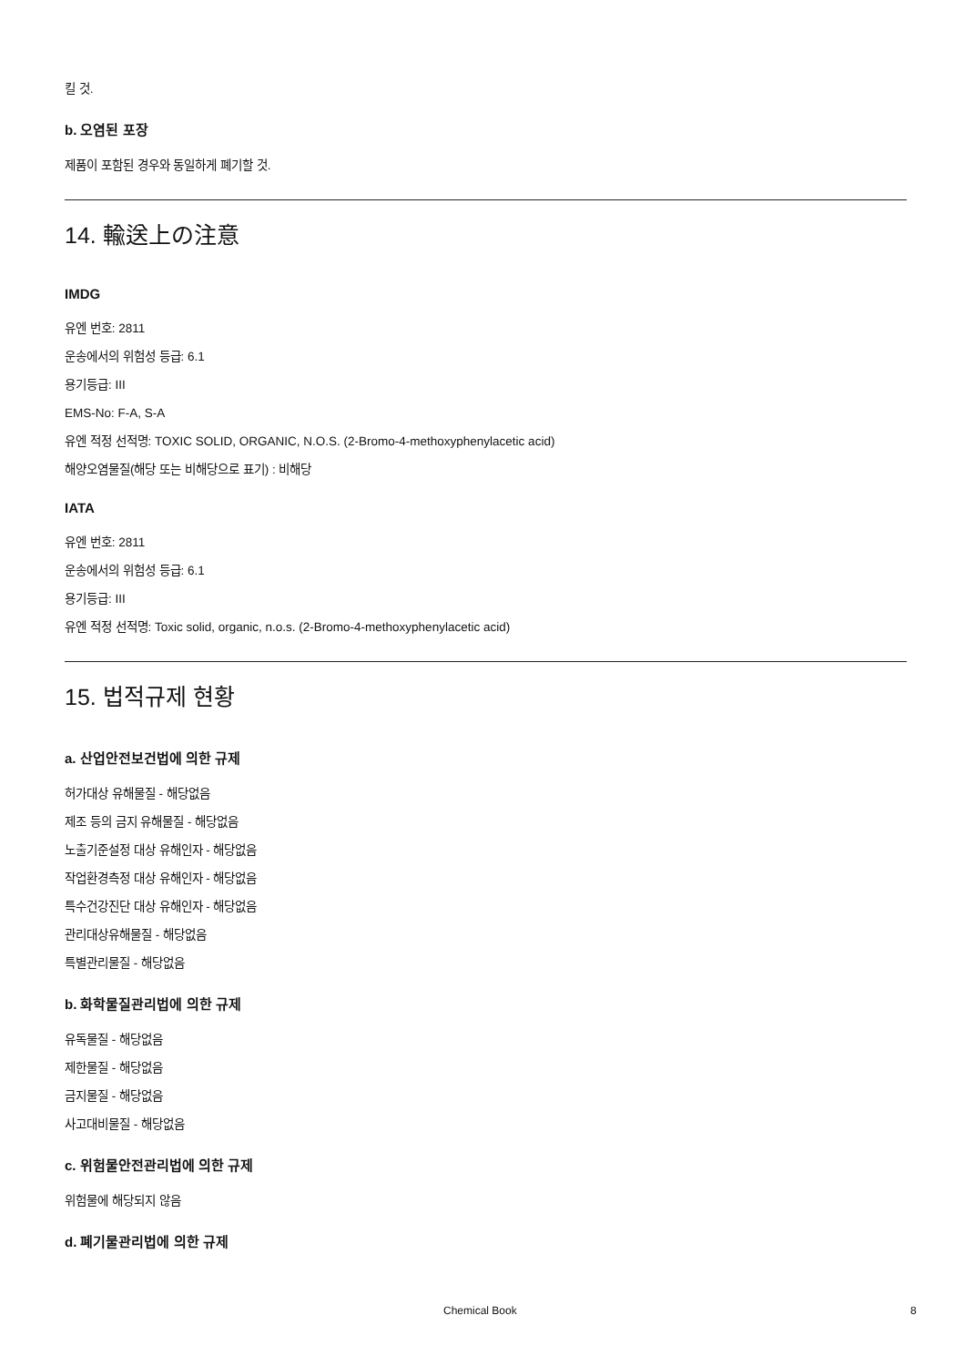킬 것.
b. 오염된 포장
제품이 포함된 경우와 동일하게 폐기할 것.
14. 輸送上の注意
IMDG
유엔 번호: 2811
운송에서의 위험성 등급: 6.1
용기등급: III
EMS-No: F-A, S-A
유엔 적정 선적명: TOXIC SOLID, ORGANIC, N.O.S. (2-Bromo-4-methoxyphenylacetic acid)
해양오염물질(해당 또는 비해당으로 표기) : 비해당
IATA
유엔 번호: 2811
운송에서의 위험성 등급: 6.1
용기등급: III
유엔 적정 선적명: Toxic solid, organic, n.o.s. (2-Bromo-4-methoxyphenylacetic acid)
15. 법적규제 현황
a. 산업안전보건법에 의한 규제
허가대상 유해물질 - 해당없음
제조 등의 금지 유해물질 - 해당없음
노출기준설정 대상 유해인자 - 해당없음
작업환경측정 대상 유해인자 - 해당없음
특수건강진단 대상 유해인자 - 해당없음
관리대상유해물질 - 해당없음
특별관리물질 - 해당없음
b. 화학물질관리법에 의한 규제
유독물질 - 해당없음
제한물질 - 해당없음
금지물질 - 해당없음
사고대비물질 - 해당없음
c. 위험물안전관리법에 의한 규제
위험물에 해당되지 않음
d. 폐기물관리법에 의한 규제
Chemical Book 8